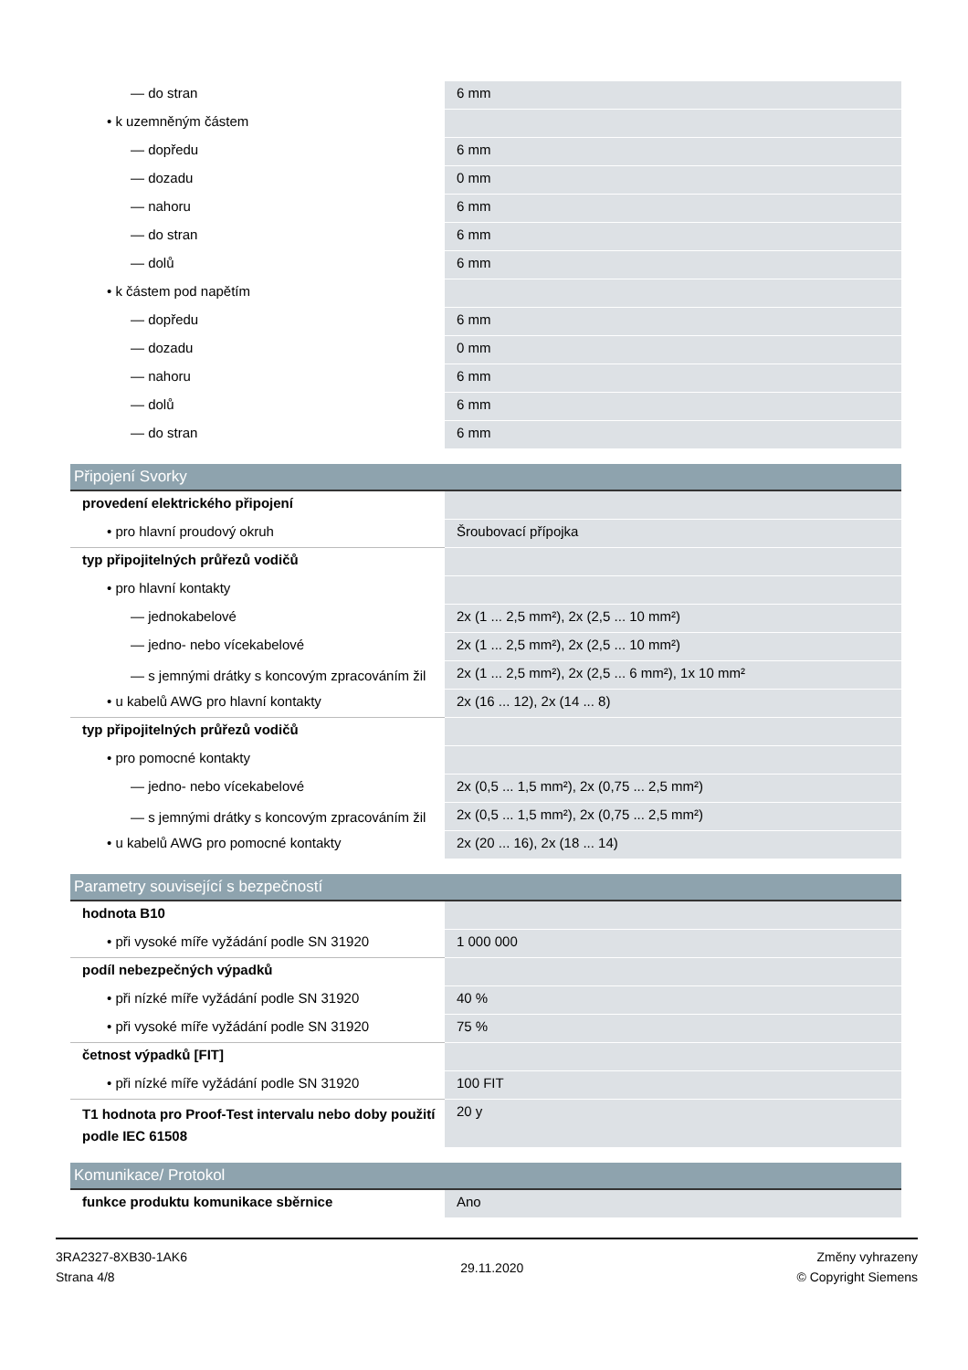| — do stran | 6 mm |
| • k uzemněným částem | |
| — dopředu | 6 mm |
| — dozadu | 0 mm |
| — nahoru | 6 mm |
| — do stran | 6 mm |
| — dolů | 6 mm |
| • k částem pod napětím | |
| — dopředu | 6 mm |
| — dozadu | 0 mm |
| — nahoru | 6 mm |
| — dolů | 6 mm |
| — do stran | 6 mm |
| Připojení Svorky | |
| provedení elektrického připojení | |
| • pro hlavní proudový okruh | Šroubovací přípojka |
| typ připojitelných průřezů vodičů | |
| • pro hlavní kontakty | |
| — jednokabelové | 2x (1 ... 2,5 mm²), 2x (2,5 ... 10 mm²) |
| — jedno- nebo vícekabelové | 2x (1 ... 2,5 mm²), 2x (2,5 ... 10 mm²) |
| — s jemnými drátky s koncovým zpracováním žil | 2x (1 ... 2,5 mm²), 2x (2,5 ... 6 mm²), 1x 10 mm² |
| • u kabelů AWG pro hlavní kontakty | 2x (16 ... 12), 2x (14 ... 8) |
| typ připojitelných průřezů vodičů | |
| • pro pomocné kontakty | |
| — jedno- nebo vícekabelové | 2x (0,5 ... 1,5 mm²), 2x (0,75 ... 2,5 mm²) |
| — s jemnými drátky s koncovým zpracováním žil | 2x (0,5 ... 1,5 mm²), 2x (0,75 ... 2,5 mm²) |
| • u kabelů AWG pro pomocné kontakty | 2x (20 ... 16), 2x (18 ... 14) |
| Parametry související s bezpečností | |
| hodnota B10 | |
| • při vysoké míře vyžádání podle SN 31920 | 1 000 000 |
| podíl nebezpečných výpadků | |
| • při nízké míře vyžádání podle SN 31920 | 40 % |
| • při vysoké míře vyžádání podle SN 31920 | 75 % |
| četnost výpadků [FIT] | |
| • při nízké míře vyžádání podle SN 31920 | 100 FIT |
| T1 hodnota pro Proof-Test intervalu nebo doby použití podle IEC 61508 | 20 y |
| Komunikace/ Protokol | |
| funkce produktu komunikace sběrnice | Ano |
3RA2327-8XB30-1AK6
Strana 4/8
29.11.2020
Změny vyhrazeny
© Copyright Siemens